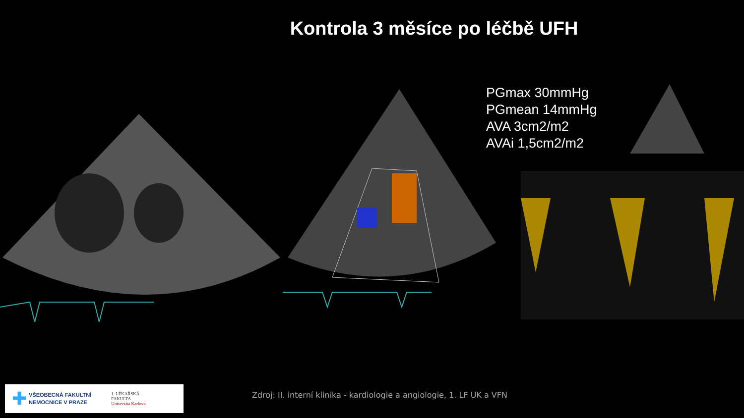Kontrola 3 měsíce po léčbě UFH
PGmax 30mmHg
PGmean 14mmHg
AVA 3cm2/m2
AVAi 1,5cm2/m2
✚
VŠEOBECNÁ FAKULTNÍ
NEMOCNICE V PRAZE
1. LÉKAŘSKÁ
FAKULTA
Univerzita Karlova
Zdroj: II. interní klinika - kardiologie a angiologie, 1. LF UK a VFN